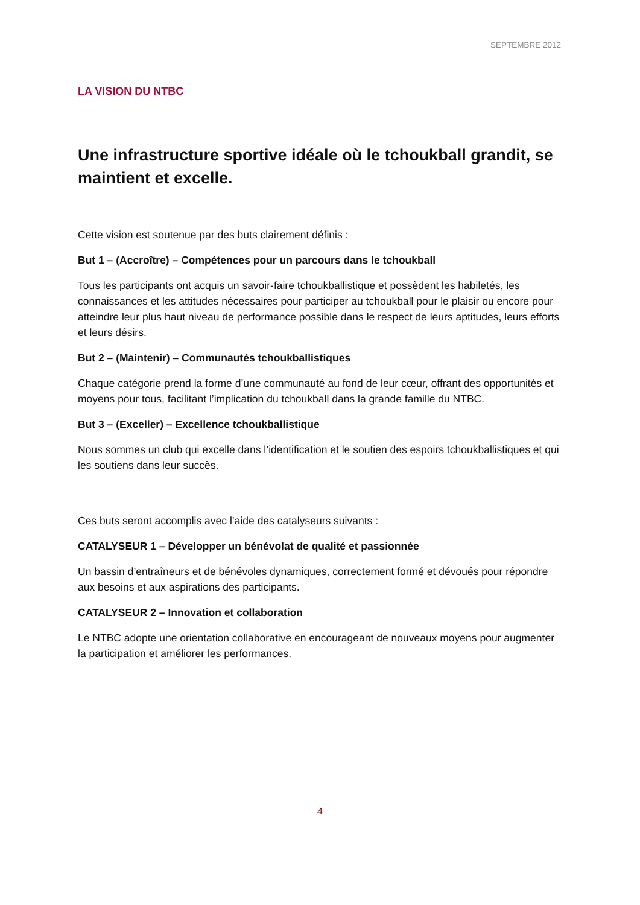SEPTEMBRE 2012
LA VISION DU NTBC
Une infrastructure sportive idéale où le tchoukball grandit, se maintient et excelle.
Cette vision est soutenue par des buts clairement définis :
But 1 – (Accroître) – Compétences pour un parcours dans le tchoukball
Tous les participants ont acquis un savoir-faire tchoukballistique et possèdent les habiletés, les connaissances et les attitudes nécessaires pour participer au tchoukball pour le plaisir ou encore pour atteindre leur plus haut niveau de performance possible dans le respect de leurs aptitudes, leurs efforts et leurs désirs.
But 2 – (Maintenir) – Communautés tchoukballistiques
Chaque catégorie prend la forme d’une communauté au fond de leur cœur, offrant des opportunités et moyens pour tous, facilitant l’implication du tchoukball dans la grande famille du NTBC.
But 3 – (Exceller) – Excellence tchoukballistique
Nous sommes un club qui excelle dans l’identification et le soutien des espoirs tchoukballistiques et qui les soutiens dans leur succès.
Ces buts seront accomplis avec l’aide des catalyseurs suivants :
CATALYSEUR 1 – Développer un bénévolat de qualité et passionnée
Un bassin d’entraîneurs et de bénévoles dynamiques, correctement formé et dévoués pour répondre aux besoins et aux aspirations des participants.
CATALYSEUR 2 – Innovation et collaboration
Le NTBC adopte une orientation collaborative en encourageant de nouveaux moyens pour augmenter la participation et améliorer les performances.
4